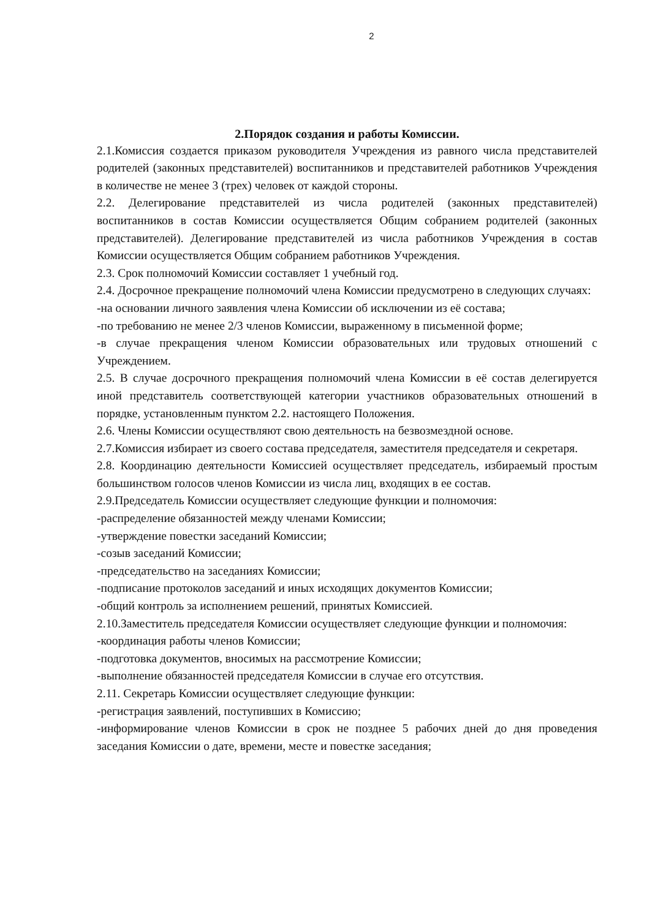2
2.Порядок создания и работы Комиссии.
2.1.Комиссия создается приказом руководителя Учреждения из равного числа представителей родителей (законных представителей) воспитанников и представителей работников Учреждения в количестве не менее 3 (трех) человек от каждой стороны.
2.2. Делегирование представителей из числа родителей (законных представителей) воспитанников в состав Комиссии осуществляется Общим собранием родителей (законных представителей). Делегирование представителей из числа работников Учреждения в состав Комиссии осуществляется Общим собранием работников Учреждения.
2.3. Срок полномочий Комиссии составляет 1 учебный год.
2.4. Досрочное прекращение полномочий члена Комиссии предусмотрено в следующих случаях:
-на основании личного заявления члена Комиссии об исключении из её состава;
-по требованию не менее 2/3 членов Комиссии, выраженному в письменной форме;
-в случае прекращения членом Комиссии образовательных или трудовых отношений с Учреждением.
2.5. В случае досрочного прекращения полномочий члена Комиссии в её состав делегируется иной представитель соответствующей категории участников образовательных отношений в порядке, установленным пунктом 2.2. настоящего Положения.
2.6. Члены Комиссии осуществляют свою деятельность на безвозмездной основе.
2.7.Комиссия избирает из своего состава председателя, заместителя председателя и секретаря.
2.8. Координацию деятельности Комиссией осуществляет председатель, избираемый простым большинством голосов членов Комиссии из числа лиц, входящих в ее состав.
2.9.Председатель Комиссии осуществляет следующие функции и полномочия:
-распределение обязанностей между членами Комиссии;
-утверждение повестки заседаний Комиссии;
-созыв заседаний Комиссии;
-председательство на заседаниях Комиссии;
-подписание протоколов заседаний и иных исходящих документов Комиссии;
-общий контроль за исполнением решений, принятых Комиссией.
2.10.Заместитель председателя Комиссии осуществляет следующие функции и полномочия:
-координация работы членов Комиссии;
-подготовка документов, вносимых на рассмотрение Комиссии;
-выполнение обязанностей председателя Комиссии в случае его отсутствия.
2.11. Секретарь Комиссии осуществляет следующие функции:
-регистрация заявлений, поступивших в Комиссию;
-информирование членов Комиссии в срок не позднее 5 рабочих дней до дня проведения заседания Комиссии о дате, времени, месте и повестке заседания;